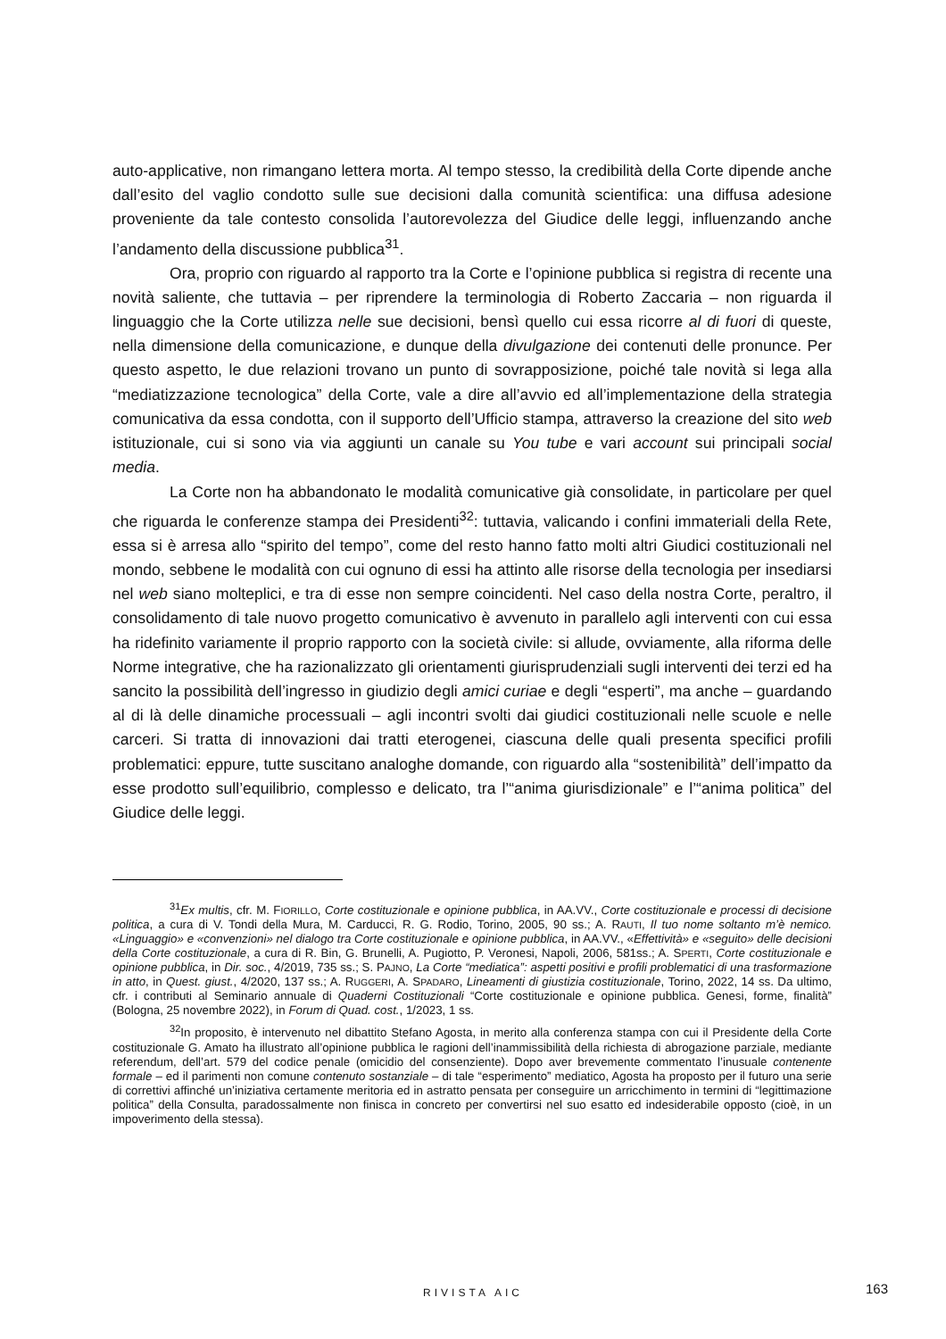auto-applicative, non rimangano lettera morta. Al tempo stesso, la credibilità della Corte dipende anche dall’esito del vaglio condotto sulle sue decisioni dalla comunità scientifica: una diffusa adesione proveniente da tale contesto consolida l’autorevolezza del Giudice delle leggi, influenzando anche l’andamento della discussione pubblica<sup>31</sup>.
Ora, proprio con riguardo al rapporto tra la Corte e l’opinione pubblica si registra di recente una novità saliente, che tuttavia – per riprendere la terminologia di Roberto Zaccaria – non riguarda il linguaggio che la Corte utilizza nelle sue decisioni, bensì quello cui essa ricorre al di fuori di queste, nella dimensione della comunicazione, e dunque della divulgazione dei contenuti delle pronunce. Per questo aspetto, le due relazioni trovano un punto di sovrapposizione, poiché tale novità si lega alla “mediatizzazione tecnologica” della Corte, vale a dire all’avvio ed all’implementazione della strategia comunicativa da essa condotta, con il supporto dell’Ufficio stampa, attraverso la creazione del sito web istituzionale, cui si sono via via aggiunti un canale su You tube e vari account sui principali social media.
La Corte non ha abbandonato le modalità comunicative già consolidate, in particolare per quel che riguarda le conferenze stampa dei Presidenti<sup>32</sup>: tuttavia, valicando i confini immateriali della Rete, essa si è arresa allo “spirito del tempo”, come del resto hanno fatto molti altri Giudici costituzionali nel mondo, sebbene le modalità con cui ognuno di essi ha attinto alle risorse della tecnologia per insediarsi nel web siano molteplici, e tra di esse non sempre coincidenti. Nel caso della nostra Corte, peraltro, il consolidamento di tale nuovo progetto comunicativo è avvenuto in parallelo agli interventi con cui essa ha ridefinito variamente il proprio rapporto con la società civile: si allude, ovviamente, alla riforma delle Norme integrative, che ha razionalizzato gli orientamenti giurisprudenziali sugli interventi dei terzi ed ha sancito la possibilità dell’ingresso in giudizio degli amici curiae e degli “esperti”, ma anche – guardando al di là delle dinamiche processuali – agli incontri svolti dai giudici costituzionali nelle scuole e nelle carceri. Si tratta di innovazioni dai tratti eterogenei, ciascuna delle quali presenta specifici profili problematici: eppure, tutte suscitano analoghe domande, con riguardo alla “sostenibilità” dell’impatto da esse prodotto sull’equilibrio, complesso e delicato, tra l’“anima giurisdizionale” e l’“anima politica” del Giudice delle leggi.
<sup>31</sup> Ex multis, cfr. M. FIORILLO, Corte costituzionale e opinione pubblica, in AA.VV., Corte costituzionale e processi di decisione politica, a cura di V. Tondi della Mura, M. Carducci, R. G. Rodio, Torino, 2005, 90 ss.; A. RAUTI, Il tuo nome soltanto m’è nemico. «Linguaggio» e «convenzioni» nel dialogo tra Corte costituzionale e opinione pubblica, in AA.VV., «Effettività» e «seguito» delle decisioni della Corte costituzionale, a cura di R. Bin, G. Brunelli, A. Pugiotto, P. Veronesi, Napoli, 2006, 581ss.; A. SPERTI, Corte costituzionale e opinione pubblica, in Dir. soc., 4/2019, 735 ss.; S. PAJNO, La Corte “mediatica”: aspetti positivi e profili problematici di una trasformazione in atto, in Quest. giust., 4/2020, 137 ss.; A. RUGGERI, A. SPADARO, Lineamenti di giustizia costituzionale, Torino, 2022, 14 ss. Da ultimo, cfr. i contributi al Seminario annuale di Quaderni Costituzionali “Corte costituzionale e opinione pubblica. Genesi, forme, finalità” (Bologna, 25 novembre 2022), in Forum di Quad. cost., 1/2023, 1 ss.
<sup>32</sup> In proposito, è intervenuto nel dibattito Stefano Agosta, in merito alla conferenza stampa con cui il Presidente della Corte costituzionale G. Amato ha illustrato all’opinione pubblica le ragioni dell’inammissibilità della richiesta di abrogazione parziale, mediante referendum, dell’art. 579 del codice penale (omicidio del consenziente). Dopo aver brevemente commentato l’inusuale contenente formale – ed il parimenti non comune contenuto sostanziale – di tale “esperimento” mediatico, Agosta ha proposto per il futuro una serie di correttivi affinché un’iniziativa certamente meritoria ed in astratto pensata per conseguire un arricchimento in termini di “legittimazione politica” della Consulta, paradossalmente non finisca in concreto per convertirsi nel suo esatto ed indesiderabile opposto (cioè, in un impoverimento della stessa).
RIVISTA AIC 163